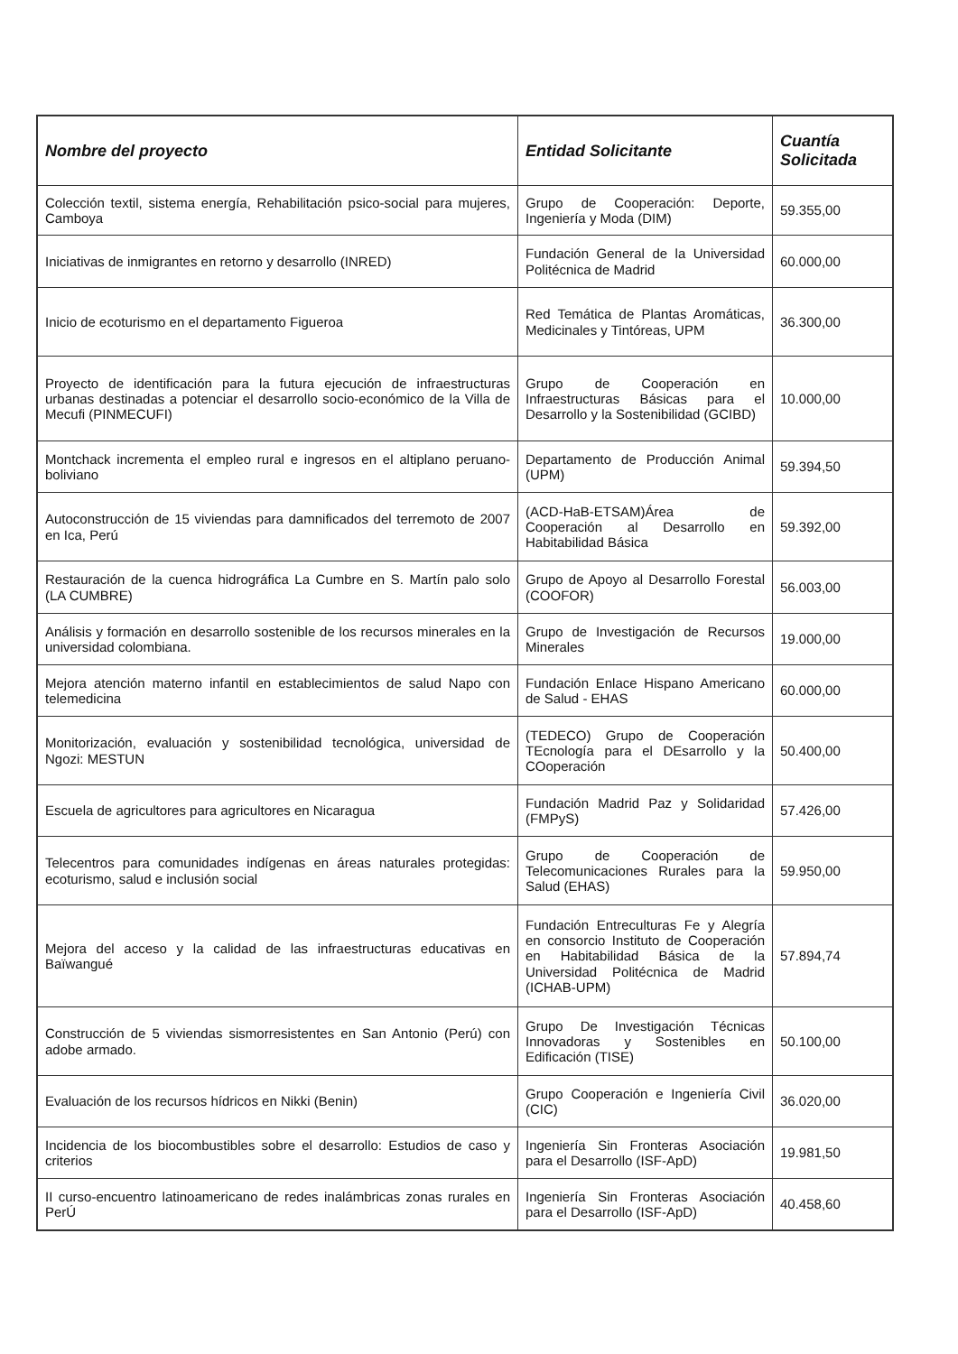| Nombre del proyecto | Entidad Solicitante | Cuantía Solicitada |
| --- | --- | --- |
| Colección textil, sistema energía, Rehabilitación psico-social para mujeres, Camboya | Grupo de Cooperación: Deporte, Ingeniería y Moda (DIM) | 59.355,00 |
| Iniciativas de inmigrantes en retorno y desarrollo (INRED) | Fundación General de la Universidad Politécnica de Madrid | 60.000,00 |
| Inicio de ecoturismo en el departamento Figueroa | Red Temática de Plantas Aromáticas, Medicinales y Tintóreas, UPM | 36.300,00 |
| Proyecto de identificación para la futura ejecución de infraestructuras urbanas destinadas a potenciar el desarrollo socio-económico de la Villa de Mecufi (PINMECUFI) | Grupo de Cooperación en Infraestructuras Básicas para el Desarrollo y la Sostenibilidad (GCIBD) | 10.000,00 |
| Montchack incrementa el empleo rural e ingresos en el altiplano peruano-boliviano | Departamento de Producción Animal (UPM) | 59.394,50 |
| Autoconstrucción de 15 viviendas para damnificados del terremoto de 2007 en Ica, Perú | (ACD-HaB-ETSAM)Área de Cooperación al Desarrollo en Habitabilidad Básica | 59.392,00 |
| Restauración de la cuenca hidrográfica La Cumbre en S. Martín palo solo (LA CUMBRE) | Grupo de Apoyo al Desarrollo Forestal (COOFOR) | 56.003,00 |
| Análisis y formación en desarrollo sostenible de los recursos minerales en la universidad colombiana. | Grupo de Investigación de Recursos Minerales | 19.000,00 |
| Mejora atención materno infantil en establecimientos de salud Napo con telemedicina | Fundación Enlace Hispano Americano de Salud - EHAS | 60.000,00 |
| Monitorización, evaluación y sostenibilidad tecnológica, universidad de Ngozi: MESTUN | (TEDECO) Grupo de Cooperación TEcnología para el DEsarrollo y la COoperación | 50.400,00 |
| Escuela de agricultores para agricultores en Nicaragua | Fundación Madrid Paz y Solidaridad (FMPyS) | 57.426,00 |
| Telecentros para comunidades indígenas en áreas naturales protegidas: ecoturismo, salud e inclusión social | Grupo de Cooperación de Telecomunicaciones Rurales para la Salud (EHAS) | 59.950,00 |
| Mejora del acceso y la calidad de las infraestructuras educativas en Baïwangué | Fundación Entreculturas Fe y Alegría en consorcio Instituto de Cooperación en Habitabilidad Básica de la Universidad Politécnica de Madrid (ICHAB-UPM) | 57.894,74 |
| Construcción de 5 viviendas sismorresistentes en San Antonio (Perú) con adobe armado. | Grupo De Investigación Técnicas Innovadoras y Sostenibles en Edificación (TISE) | 50.100,00 |
| Evaluación de los recursos hídricos en Nikki (Benin) | Grupo Cooperación e Ingeniería Civil (CIC) | 36.020,00 |
| Incidencia de los biocombustibles sobre el desarrollo: Estudios de caso y criterios | Ingeniería Sin Fronteras Asociación para el Desarrollo (ISF-ApD) | 19.981,50 |
| II curso-encuentro latinoamericano de redes inalámbricas zonas rurales en PerÚ | Ingeniería Sin Fronteras Asociación para el Desarrollo (ISF-ApD) | 40.458,60 |